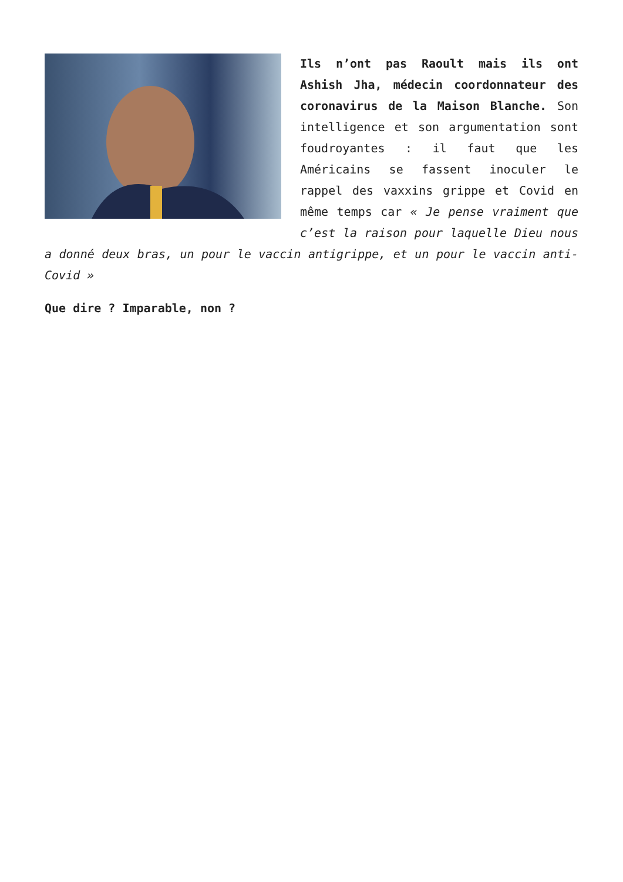Ils n’ont pas Raoult mais ils ont Ashish Jha, médecin coordonnateur des coronavirus de la Maison Blanche. Son intelligence et son argumentation sont foudroyantes : il faut que les Américains se fassent inoculer le rappel des vaxxins grippe et Covid en même temps car « Je pense vraiment que c’est la raison pour laquelle Dieu nous a donné deux bras, un pour le vaccin antigrippe, et un pour le vaccin anti-Covid »
Que dire ? Imparable, non ?